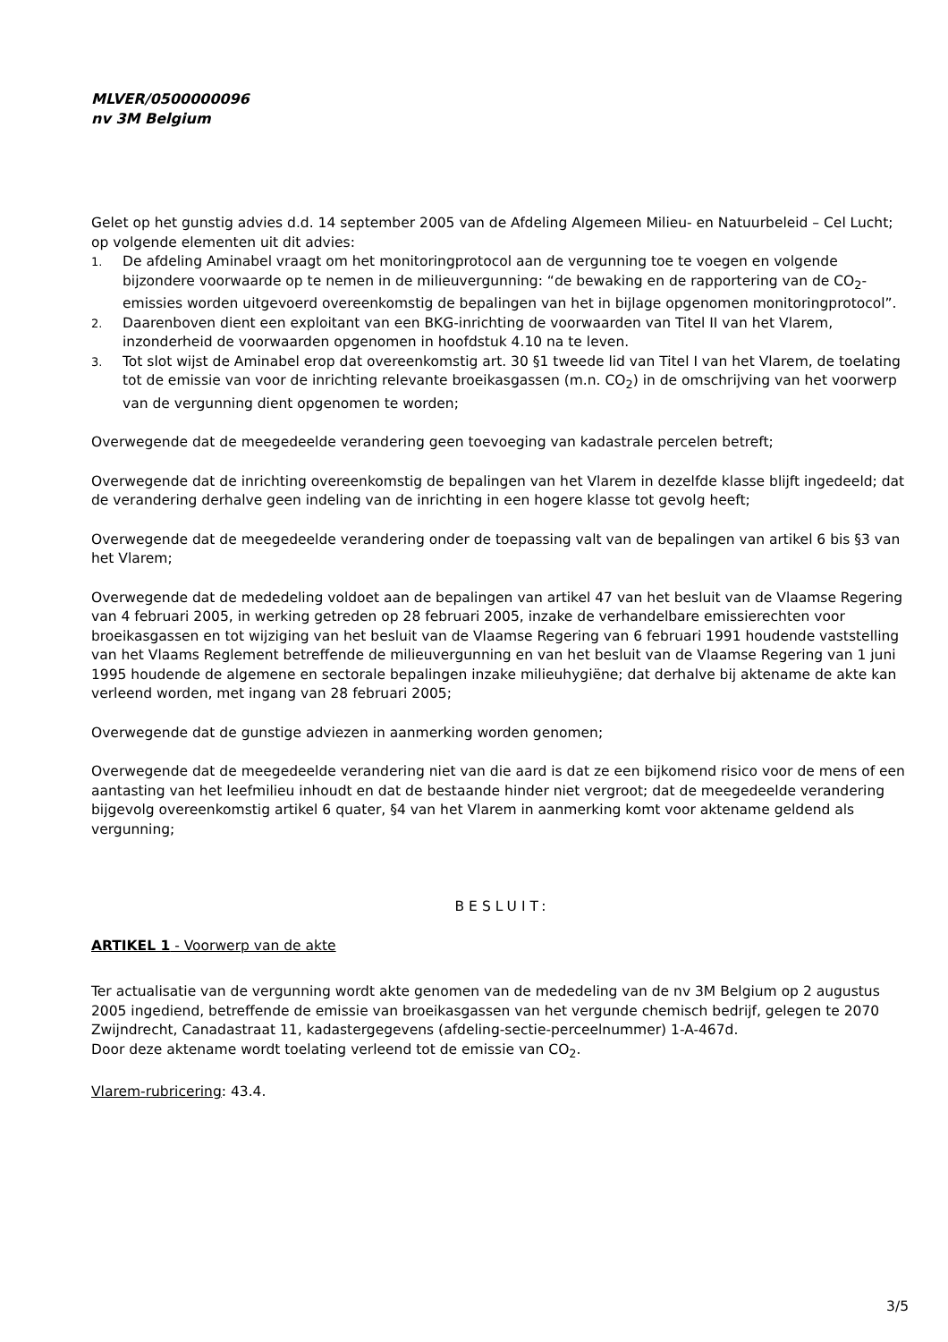MLVER/0500000096
nv 3M Belgium
Gelet op het gunstig advies d.d. 14 september 2005 van de Afdeling Algemeen Milieu- en Natuurbeleid – Cel Lucht; op volgende elementen uit dit advies:
1. De afdeling Aminabel vraagt om het monitoringprotocol aan de vergunning toe te voegen en volgende bijzondere voorwaarde op te nemen in de milieuvergunning: “de bewaking en de rapportering van de CO<sub>2</sub>-emissies worden uitgevoerd overeenkomstig de bepalingen van het in bijlage opgenomen monitoringprotocol”.
2. Daarenboven dient een exploitant van een BKG-inrichting de voorwaarden van Titel II van het Vlarem, inzonderheid de voorwaarden opgenomen in hoofdstuk 4.10 na te leven.
3. Tot slot wijst de Aminabel erop dat overeenkomstig art. 30 §1 tweede lid van Titel I van het Vlarem, de toelating tot de emissie van voor de inrichting relevante broeikasgassen (m.n. CO<sub>2</sub>) in de omschrijving van het voorwerp van de vergunning dient opgenomen te worden;
Overwegende dat de meegedeelde verandering geen toevoeging van kadastrale percelen betreft;
Overwegende dat de inrichting overeenkomstig de bepalingen van het Vlarem in dezelfde klasse blijft ingedeeld; dat de verandering derhalve geen indeling van de inrichting in een hogere klasse tot gevolg heeft;
Overwegende dat de meegedeelde verandering onder de toepassing valt van de bepalingen van artikel 6 bis §3 van het Vlarem;
Overwegende dat de mededeling voldoet aan de bepalingen van artikel 47 van het besluit van de Vlaamse Regering van 4 februari 2005, in werking getreden op 28 februari 2005, inzake de verhandelbare emissierechten voor broeikasgassen en tot wijziging van het besluit van de Vlaamse Regering van 6 februari 1991 houdende vaststelling van het Vlaams Reglement betreffende de milieuvergunning en van het besluit van de Vlaamse Regering van 1 juni 1995 houdende de algemene en sectorale bepalingen inzake milieuhygiëne; dat derhalve bij aktename de akte kan verleend worden, met ingang van 28 februari 2005;
Overwegende dat de gunstige adviezen in aanmerking worden genomen;
Overwegende dat de meegedeelde verandering niet van die aard is dat ze een bijkomend risico voor de mens of een aantasting van het leefmilieu inhoudt en dat de bestaande hinder niet vergroot; dat de meegedeelde verandering bijgevolg overeenkomstig artikel 6 quater, §4 van het Vlarem in aanmerking komt voor aktename geldend als vergunning;
BESLUIT:
ARTIKEL 1 - Voorwerp van de akte
Ter actualisatie van de vergunning wordt akte genomen van de mededeling van de nv 3M Belgium op 2 augustus 2005 ingediend, betreffende de emissie van broeikasgassen van het vergunde chemisch bedrijf, gelegen te 2070 Zwijndrecht, Canadastraat 11, kadastergegevens (afdeling-sectie-perceelnummer) 1-A-467d.
Door deze aktename wordt toelating verleend tot de emissie van CO<sub>2</sub>.
Vlarem-rubricering: 43.4.
3/5